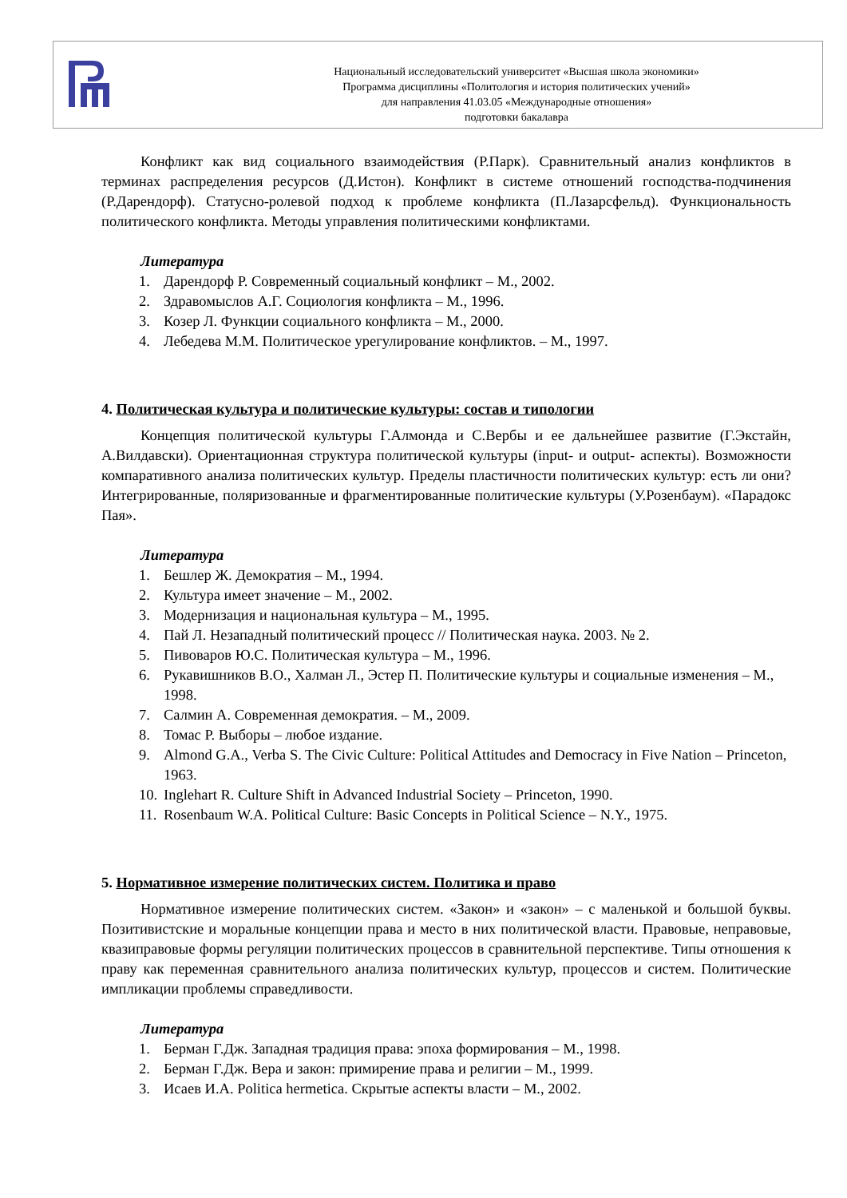Национальный исследовательский университет «Высшая школа экономики»
Программа дисциплины «Политология и история политических учений»
для направления 41.03.05 «Международные отношения»
подготовки бакалавра
Конфликт как вид социального взаимодействия (Р.Парк). Сравнительный анализ конфликтов в терминах распределения ресурсов (Д.Истон). Конфликт в системе отношений господства-подчинения (Р.Дарендорф). Статусно-ролевой подход к проблеме конфликта (П.Лазарсфельд). Функциональность политического конфликта. Методы управления политическими конфликтами.
Литература
1. Дарендорф Р. Современный социальный конфликт – М., 2002.
2. Здравомыслов А.Г. Социология конфликта – М., 1996.
3. Козер Л. Функции социального конфликта – М., 2000.
4. Лебедева М.М. Политическое урегулирование конфликтов. – М., 1997.
4. Политическая культура и политические культуры: состав и типологии
Концепция политической культуры Г.Алмонда и С.Вербы и ее дальнейшее развитие (Г.Экстайн, А.Вилдавски). Ориентационная структура политической культуры (input- и output- аспекты). Возможности компаративного анализа политических культур. Пределы пластичности политических культур: есть ли они? Интегрированные, поляризованные и фрагментированные политические культуры (У.Розенбаум). «Парадокс Пая».
Литература
1. Бешлер Ж. Демократия – М., 1994.
2. Культура имеет значение – М., 2002.
3. Модернизация и национальная культура – М., 1995.
4. Пай Л. Незападный политический процесс // Политическая наука. 2003. № 2.
5. Пивоваров Ю.С. Политическая культура – М., 1996.
6. Рукавишников В.О., Халман Л., Эстер П. Политические культуры и социальные изменения – М., 1998.
7. Салмин А. Современная демократия. – М., 2009.
8. Томас Р. Выборы – любое издание.
9. Almond G.A., Verba S. The Civic Culture: Political Attitudes and Democracy in Five Nation – Princeton, 1963.
10. Inglehart R. Culture Shift in Advanced Industrial Society – Princeton, 1990.
11. Rosenbaum W.A. Political Culture: Basic Concepts in Political Science – N.Y., 1975.
5. Нормативное измерение политических систем. Политика и право
Нормативное измерение политических систем. «Закон» и «закон» – с маленькой и большой буквы. Позитивистские и моральные концепции права и место в них политической власти. Правовые, неправовые, квазиправовые формы регуляции политических процессов в сравнительной перспективе. Типы отношения к праву как переменная сравнительного анализа политических культур, процессов и систем. Политические импликации проблемы справедливости.
Литература
1. Берман Г.Дж. Западная традиция права: эпоха формирования – М., 1998.
2. Берман Г.Дж. Вера и закон: примирение права и религии – М., 1999.
3. Исаев И.А. Politica hermetica. Скрытые аспекты власти – М., 2002.